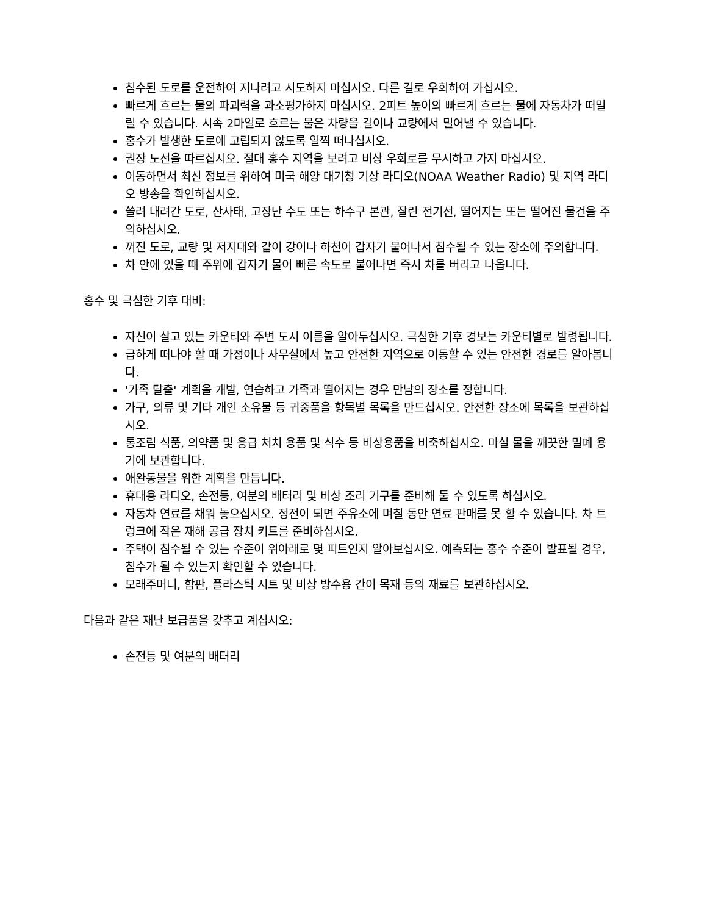침수된 도로를 운전하여 지나려고 시도하지 마십시오. 다른 길로 우회하여 가십시오.
빠르게 흐르는 물의 파괴력을 과소평가하지 마십시오. 2피트 높이의 빠르게 흐르는 물에 자동차가 떠밀릴 수 있습니다. 시속 2마일로 흐르는 물은 차량을 길이나 교량에서 밀어낼 수 있습니다.
홍수가 발생한 도로에 고립되지 않도록 일찍 떠나십시오.
권장 노선을 따르십시오. 절대 홍수 지역을 보려고 비상 우회로를 무시하고 가지 마십시오.
이동하면서 최신 정보를 위하여 미국 해양 대기청 기상 라디오(NOAA Weather Radio) 및 지역 라디오 방송을 확인하십시오.
쓸려 내려간 도로, 산사태, 고장난 수도 또는 하수구 본관, 잘린 전기선, 떨어지는 또는 떨어진 물건을 주의하십시오.
꺼진 도로, 교량 및 저지대와 같이 강이나 하천이 갑자기 불어나서 침수될 수 있는 장소에 주의합니다.
차 안에 있을 때 주위에 갑자기 물이 빠른 속도로 불어나면 즉시 차를 버리고 나옵니다.
홍수 및 극심한 기후 대비:
자신이 살고 있는 카운티와 주변 도시 이름을 알아두십시오. 극심한 기후 경보는 카운티별로 발령됩니다.
급하게 떠나야 할 때 가정이나 사무실에서 높고 안전한 지역으로 이동할 수 있는 안전한 경로를 알아봅니다.
'가족 탈출' 계획을 개발, 연습하고 가족과 떨어지는 경우 만남의 장소를 정합니다.
가구, 의류 및 기타 개인 소유물 등 귀중품을 항목별 목록을 만드십시오. 안전한 장소에 목록을 보관하십시오.
통조림 식품, 의약품 및 응급 처치 용품 및 식수 등 비상용품을 비축하십시오. 마실 물을 깨끗한 밀폐 용기에 보관합니다.
애완동물을 위한 계획을 만듭니다.
휴대용 라디오, 손전등, 여분의 배터리 및 비상 조리 기구를 준비해 둘 수 있도록 하십시오.
자동차 연료를 채워 놓으십시오. 정전이 되면 주유소에 며칠 동안 연료 판매를 못 할 수 있습니다. 차 트렁크에 작은 재해 공급 장치 키트를 준비하십시오.
주택이 침수될 수 있는 수준이 위아래로 몇 피트인지 알아보십시오. 예측되는 홍수 수준이 발표될 경우, 침수가 될 수 있는지 확인할 수 있습니다.
모래주머니, 합판, 플라스틱 시트 및 비상 방수용 간이 목재 등의 재료를 보관하십시오.
다음과 같은 재난 보급품을 갖추고 계십시오:
손전등 및 여분의 배터리